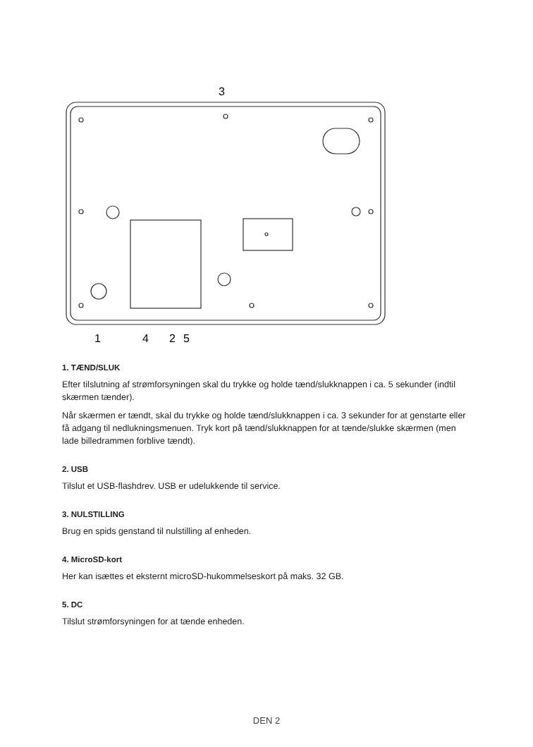3
1
4
2
5
1. TÆND/SLUK
Efter tilslutning af strømforsyningen skal du trykke og holde tænd/slukknappen i ca. 5 sekunder (indtil skærmen tænder).
Når skærmen er tændt, skal du trykke og holde tænd/slukknappen i ca. 3 sekunder for at genstarte eller få adgang til nedlukningsmenuen. Tryk kort på tænd/slukknappen for at tænde/slukke skærmen (men lade billedrammen forblive tændt).
2. USB
Tilslut et USB-flashdrev. USB er udelukkende til service.
3. NULSTILLING
Brug en spids genstand til nulstilling af enheden.
4. MicroSD-kort
Her kan isættes et eksternt microSD-hukommelseskort på maks. 32 GB.
5. DC
Tilslut strømforsyningen for at tænde enheden.
DEN 2